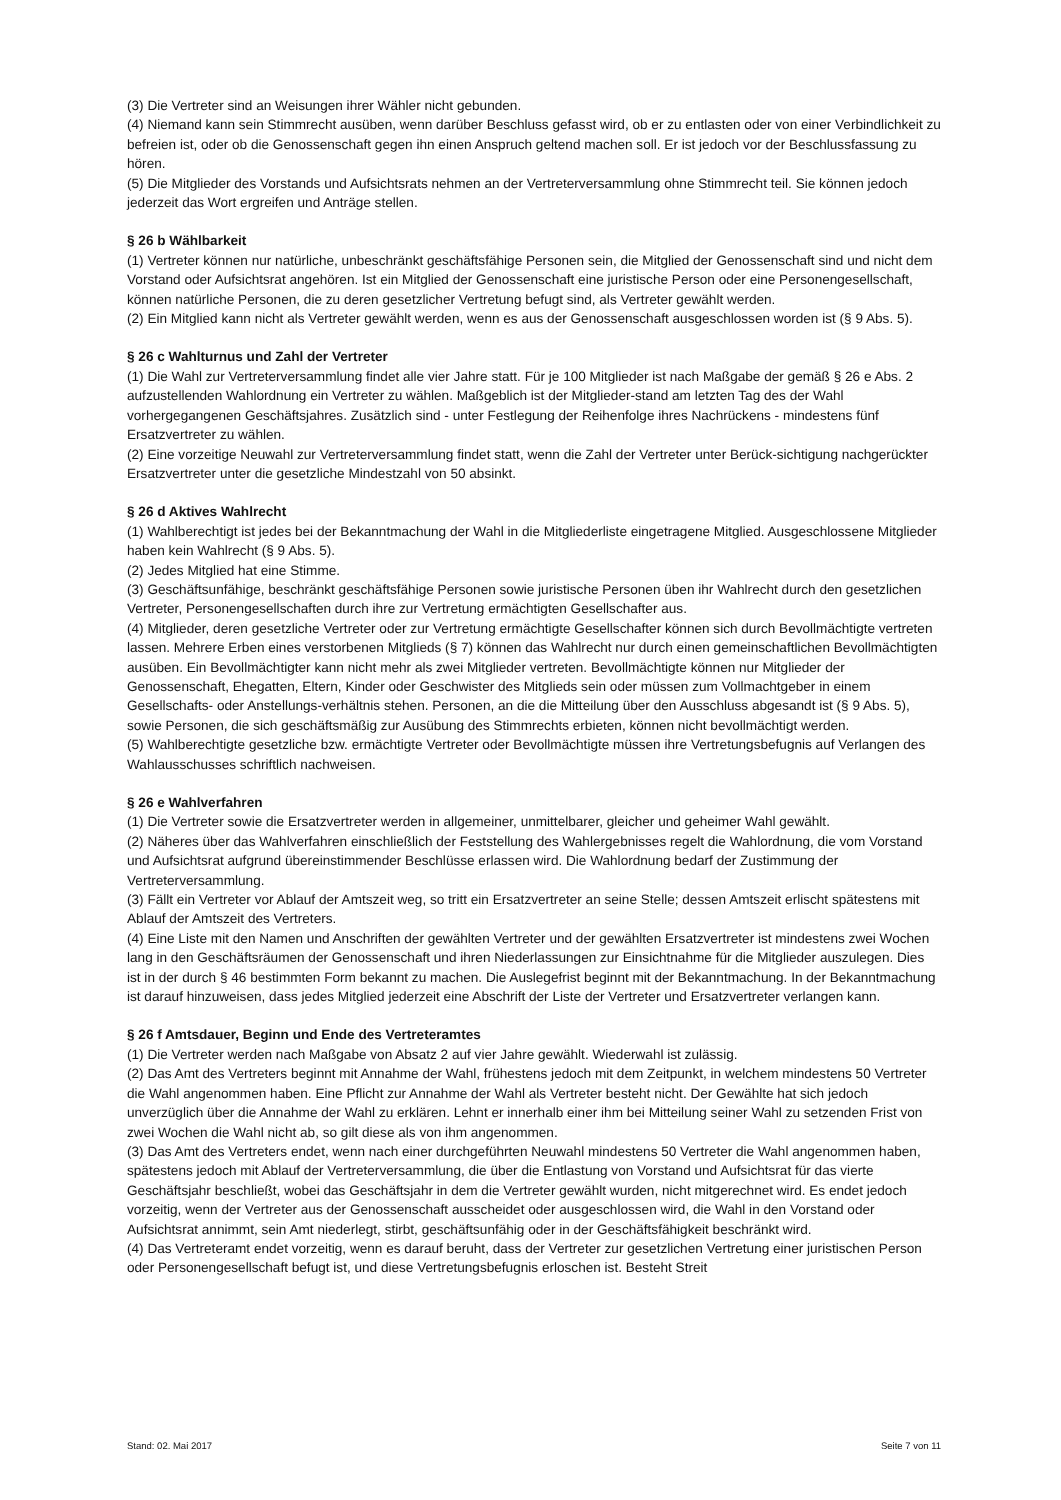(3) Die Vertreter sind an Weisungen ihrer Wähler nicht gebunden.
(4) Niemand kann sein Stimmrecht ausüben, wenn darüber Beschluss gefasst wird, ob er zu entlasten oder von einer Verbindlichkeit zu befreien ist, oder ob die Genossenschaft gegen ihn einen Anspruch geltend machen soll. Er ist jedoch vor der Beschlussfassung zu hören.
(5) Die Mitglieder des Vorstands und Aufsichtsrats nehmen an der Vertreterversammlung ohne Stimmrecht teil. Sie können jedoch jederzeit das Wort ergreifen und Anträge stellen.
§ 26 b Wählbarkeit
(1) Vertreter können nur natürliche, unbeschränkt geschäftsfähige Personen sein, die Mitglied der Genossenschaft sind und nicht dem Vorstand oder Aufsichtsrat angehören. Ist ein Mitglied der Genossenschaft eine juristische Person oder eine Personengesellschaft, können natürliche Personen, die zu deren gesetzlicher Vertretung befugt sind, als Vertreter gewählt werden.
(2) Ein Mitglied kann nicht als Vertreter gewählt werden, wenn es aus der Genossenschaft ausgeschlossen worden ist (§ 9 Abs. 5).
§ 26 c Wahlturnus und Zahl der Vertreter
(1) Die Wahl zur Vertreterversammlung findet alle vier Jahre statt. Für je 100 Mitglieder ist nach Maßgabe der gemäß § 26 e Abs. 2 aufzustellenden Wahlordnung ein Vertreter zu wählen. Maßgeblich ist der Mitglieder-stand am letzten Tag des der Wahl vorhergegangenen Geschäftsjahres. Zusätzlich sind - unter Festlegung der Reihenfolge ihres Nachrückens - mindestens fünf Ersatzvertreter zu wählen.
(2) Eine vorzeitige Neuwahl zur Vertreterversammlung findet statt, wenn die Zahl der Vertreter unter Berück-sichtigung nachgerückter Ersatzvertreter unter die gesetzliche Mindestzahl von 50 absinkt.
§ 26 d Aktives Wahlrecht
(1) Wahlberechtigt ist jedes bei der Bekanntmachung der Wahl in die Mitgliederliste eingetragene Mitglied. Ausgeschlossene Mitglieder haben kein Wahlrecht (§ 9 Abs. 5).
(2) Jedes Mitglied hat eine Stimme.
(3) Geschäftsunfähige, beschränkt geschäftsfähige Personen sowie juristische Personen üben ihr Wahlrecht durch den gesetzlichen Vertreter, Personengesellschaften durch ihre zur Vertretung ermächtigten Gesellschafter aus.
(4) Mitglieder, deren gesetzliche Vertreter oder zur Vertretung ermächtigte Gesellschafter können sich durch Bevollmächtigte vertreten lassen. Mehrere Erben eines verstorbenen Mitglieds (§ 7) können das Wahlrecht nur durch einen gemeinschaftlichen Bevollmächtigten ausüben. Ein Bevollmächtigter kann nicht mehr als zwei Mitglieder vertreten. Bevollmächtigte können nur Mitglieder der Genossenschaft, Ehegatten, Eltern, Kinder oder Geschwister des Mitglieds sein oder müssen zum Vollmachtgeber in einem Gesellschafts- oder Anstellungs-verhältnis stehen. Personen, an die die Mitteilung über den Ausschluss abgesandt ist (§ 9 Abs. 5), sowie Personen, die sich geschäftsmäßig zur Ausübung des Stimmrechts erbieten, können nicht bevollmächtigt werden.
(5) Wahlberechtigte gesetzliche bzw. ermächtigte Vertreter oder Bevollmächtigte müssen ihre Vertretungsbefugnis auf Verlangen des Wahlausschusses schriftlich nachweisen.
§ 26 e Wahlverfahren
(1) Die Vertreter sowie die Ersatzvertreter werden in allgemeiner, unmittelbarer, gleicher und geheimer Wahl gewählt.
(2) Näheres über das Wahlverfahren einschließlich der Feststellung des Wahlergebnisses regelt die Wahlordnung, die vom Vorstand und Aufsichtsrat aufgrund übereinstimmender Beschlüsse erlassen wird. Die Wahlordnung bedarf der Zustimmung der Vertreterversammlung.
(3) Fällt ein Vertreter vor Ablauf der Amtszeit weg, so tritt ein Ersatzvertreter an seine Stelle; dessen Amtszeit erlischt spätestens mit Ablauf der Amtszeit des Vertreters.
(4) Eine Liste mit den Namen und Anschriften der gewählten Vertreter und der gewählten Ersatzvertreter ist mindestens zwei Wochen lang in den Geschäftsräumen der Genossenschaft und ihren Niederlassungen zur Einsichtnahme für die Mitglieder auszulegen. Dies ist in der durch § 46 bestimmten Form bekannt zu machen. Die Auslegefrist beginnt mit der Bekanntmachung. In der Bekanntmachung ist darauf hinzuweisen, dass jedes Mitglied jederzeit eine Abschrift der Liste der Vertreter und Ersatzvertreter verlangen kann.
§ 26 f Amtsdauer, Beginn und Ende des Vertreteramtes
(1) Die Vertreter werden nach Maßgabe von Absatz 2 auf vier Jahre gewählt. Wiederwahl ist zulässig.
(2) Das Amt des Vertreters beginnt mit Annahme der Wahl, frühestens jedoch mit dem Zeitpunkt, in welchem mindestens 50 Vertreter die Wahl angenommen haben. Eine Pflicht zur Annahme der Wahl als Vertreter besteht nicht. Der Gewählte hat sich jedoch unverzüglich über die Annahme der Wahl zu erklären. Lehnt er innerhalb einer ihm bei Mitteilung seiner Wahl zu setzenden Frist von zwei Wochen die Wahl nicht ab, so gilt diese als von ihm angenommen.
(3) Das Amt des Vertreters endet, wenn nach einer durchgeführten Neuwahl mindestens 50 Vertreter die Wahl angenommen haben, spätestens jedoch mit Ablauf der Vertreterversammlung, die über die Entlastung von Vorstand und Aufsichtsrat für das vierte Geschäftsjahr beschließt, wobei das Geschäftsjahr in dem die Vertreter gewählt wurden, nicht mitgerechnet wird. Es endet jedoch vorzeitig, wenn der Vertreter aus der Genossenschaft ausscheidet oder ausgeschlossen wird, die Wahl in den Vorstand oder Aufsichtsrat annimmt, sein Amt niederlegt, stirbt, geschäftsunfähig oder in der Geschäftsfähigkeit beschränkt wird.
(4) Das Vertreteramt endet vorzeitig, wenn es darauf beruht, dass der Vertreter zur gesetzlichen Vertretung einer juristischen Person oder Personengesellschaft befugt ist, und diese Vertretungsbefugnis erloschen ist. Besteht Streit
Stand: 02. Mai 2017 Seite 7 von 11